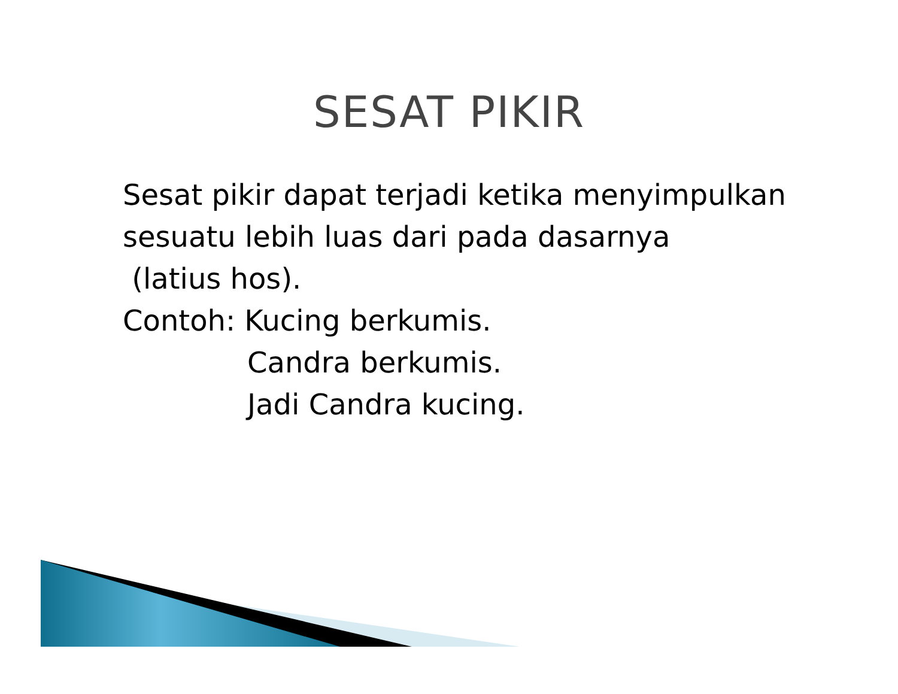SESAT PIKIR
Sesat pikir dapat terjadi ketika menyimpulkan
sesuatu lebih luas dari pada dasarnya
(latius hos).
Contoh: Kucing berkumis.
Candra berkumis.
Jadi Candra kucing.